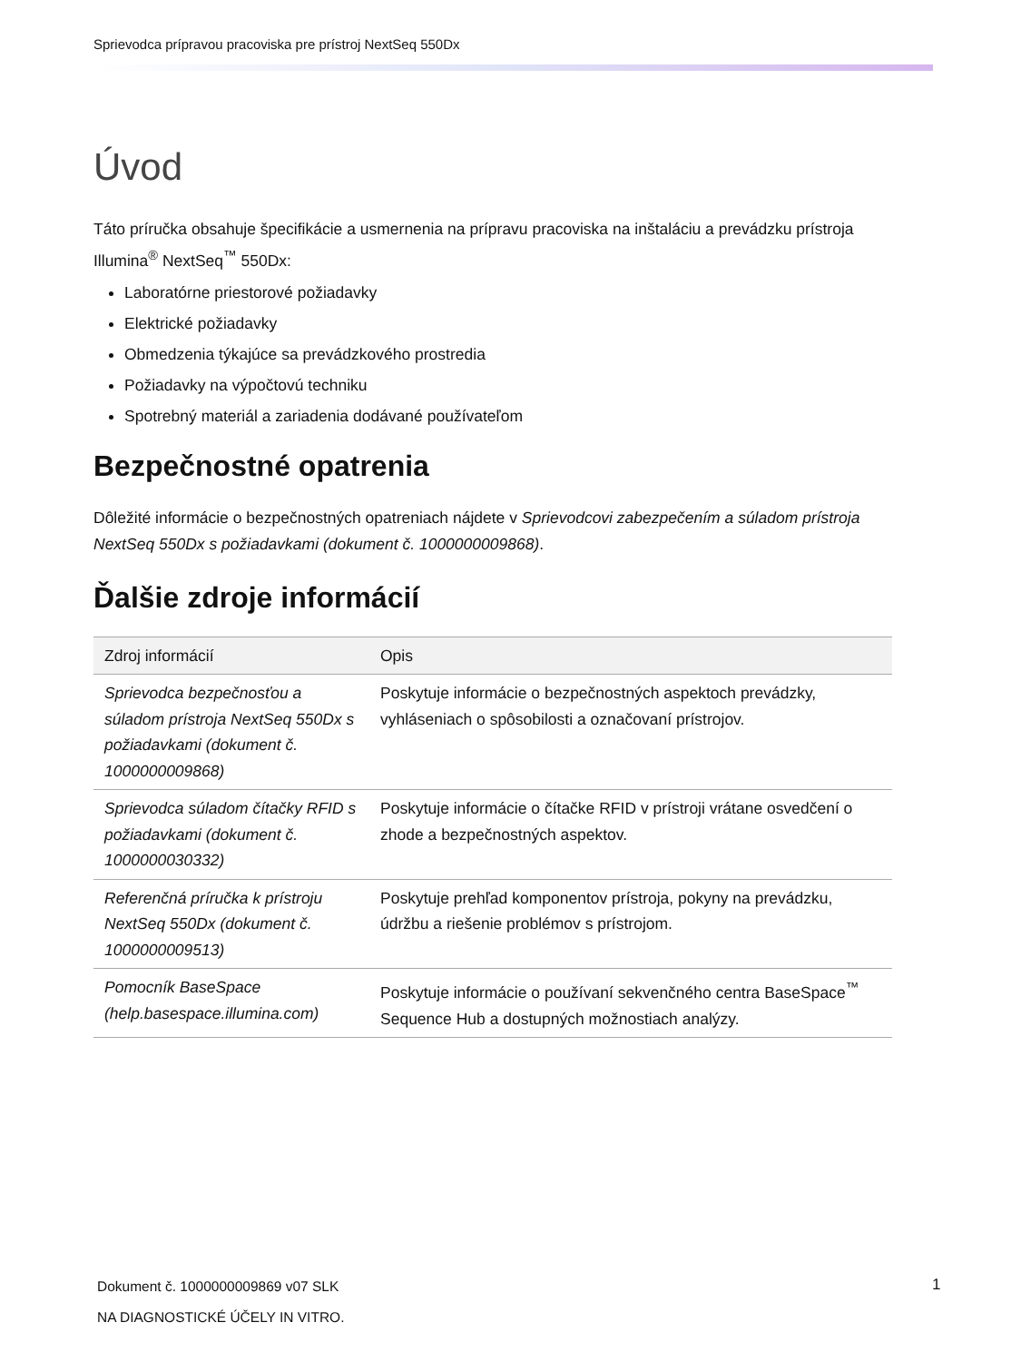Sprievodca prípravou pracoviska pre prístroj NextSeq 550Dx
Úvod
Táto príručka obsahuje špecifikácie a usmernenia na prípravu pracoviska na inštaláciu a prevádzku prístroja Illumina<sup>®</sup> NextSeq<sup>™</sup> 550Dx:
Laboratórne priestorové požiadavky
Elektrické požiadavky
Obmedzenia týkajúce sa prevádzkového prostredia
Požiadavky na výpočtovú techniku
Spotrebný materiál a zariadenia dodávané používateľom
Bezpečnostné opatrenia
Dôležité informácie o bezpečnostných opatreniach nájdete v Sprievodcovi zabezpečením a súladom prístroja NextSeq 550Dx s požiadavkami (dokument č. 1000000009868).
Ďalšie zdroje informácií
| Zdroj informácií | Opis |
| --- | --- |
| Sprievodca bezpečnosťou a súladom prístroja NextSeq 550Dx s požiadavkami (dokument č. 1000000009868) | Poskytuje informácie o bezpečnostných aspektoch prevádzky, vyhláseniach o spôsobilosti a označovaní prístrojov. |
| Sprievodca súladom čítačky RFID s požiadavkami (dokument č. 1000000030332) | Poskytuje informácie o čítačke RFID v prístroji vrátane osvedčení o zhode a bezpečnostných aspektov. |
| Referenčná príručka k prístroju NextSeq 550Dx (dokument č. 1000000009513) | Poskytuje prehľad komponentov prístroja, pokyny na prevádzku, údržbu a riešenie problémov s prístrojom. |
| Pomocník BaseSpace (help.basespace.illumina.com) | Poskytuje informácie o používaní sekvenčného centra BaseSpace<sup>™</sup> Sequence Hub a dostupných možnostiach analýzy. |
Dokument č. 1000000009869 v07 SLK
NA DIAGNOSTICKÉ ÚČELY IN VITRO.
1